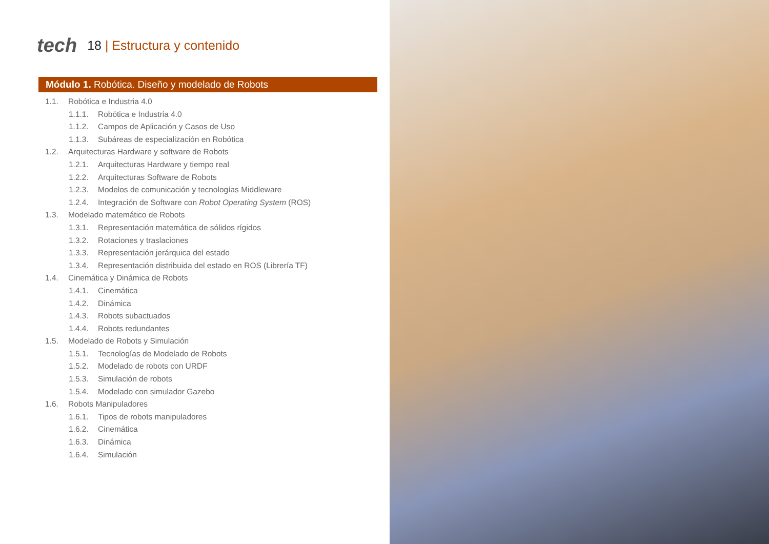tech
18 | Estructura y contenido
Módulo 1. Robótica. Diseño y modelado de Robots
1.1. Robótica e Industria 4.0
1.1.1. Robótica e Industria 4.0
1.1.2. Campos de Aplicación y Casos de Uso
1.1.3. Subáreas de especialización en Robótica
1.2. Arquitecturas Hardware y software de Robots
1.2.1. Arquitecturas Hardware y tiempo real
1.2.2. Arquitecturas Software de Robots
1.2.3. Modelos de comunicación y tecnologías Middleware
1.2.4. Integración de Software con Robot Operating System (ROS)
1.3. Modelado matemático de Robots
1.3.1. Representación matemática de sólidos rígidos
1.3.2. Rotaciones y traslaciones
1.3.3. Representación jerárquica del estado
1.3.4. Representación distribuida del estado en ROS (Librería TF)
1.4. Cinemática y Dinámica de Robots
1.4.1. Cinemática
1.4.2. Dinámica
1.4.3. Robots subactuados
1.4.4. Robots redundantes
1.5. Modelado de Robots y Simulación
1.5.1. Tecnologías de Modelado de Robots
1.5.2. Modelado de robots con URDF
1.5.3. Simulación de robots
1.5.4. Modelado con simulador Gazebo
1.6. Robots Manipuladores
1.6.1. Tipos de robots manipuladores
1.6.2. Cinemática
1.6.3. Dinámica
1.6.4. Simulación